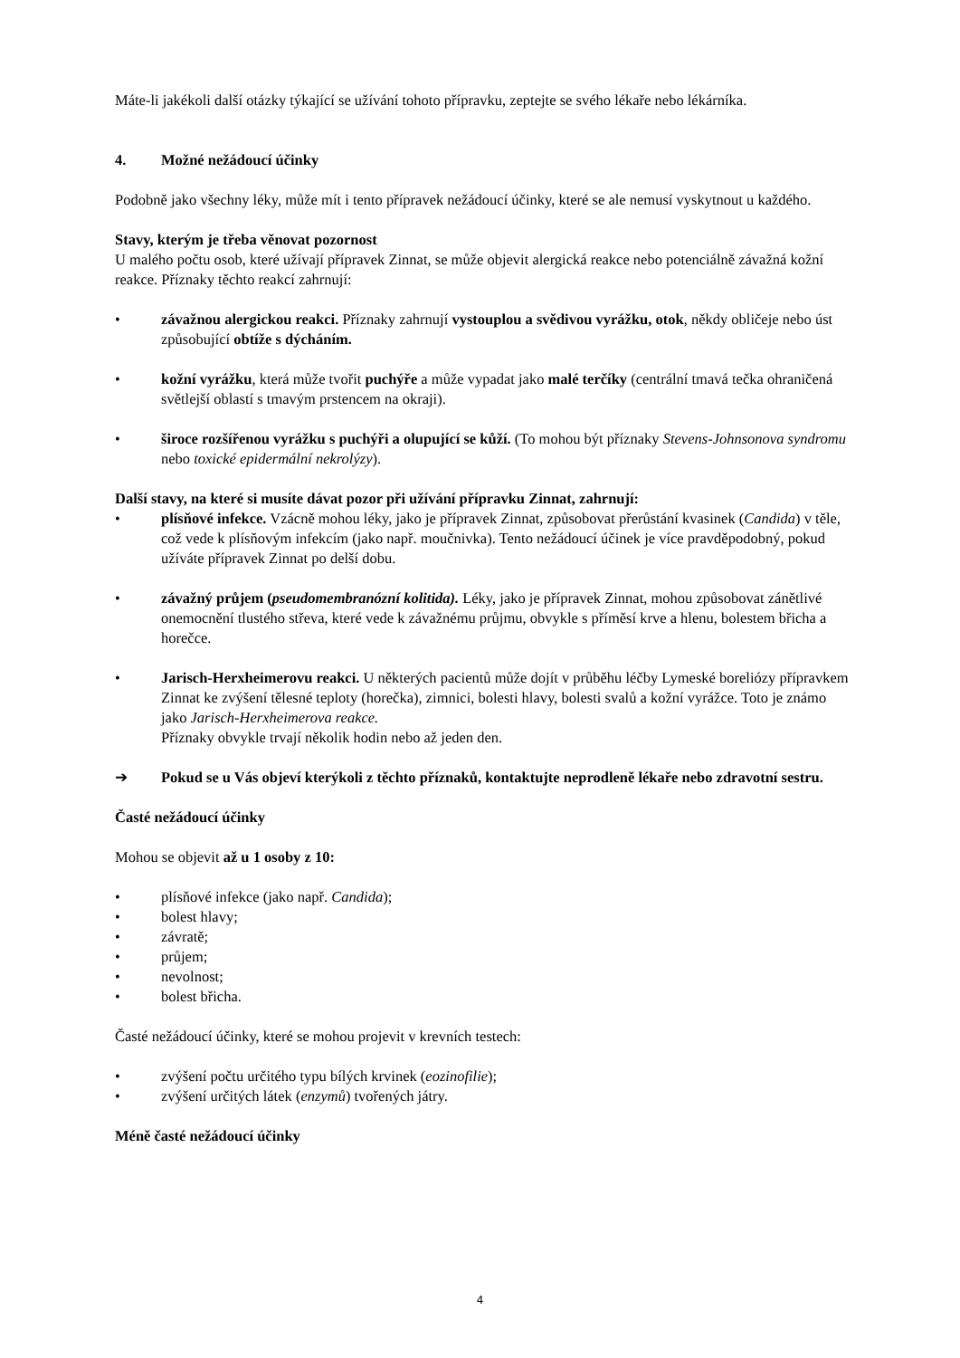Máte-li jakékoli další otázky týkající se užívání tohoto přípravku, zeptejte se svého lékaře nebo lékárníka.
4. Možné nežádoucí účinky
Podobně jako všechny léky, může mít i tento přípravek nežádoucí účinky, které se ale nemusí vyskytnout u každého.
Stavy, kterým je třeba věnovat pozornost
U malého počtu osob, které užívají přípravek Zinnat, se může objevit alergická reakce nebo potenciálně závažná kožní reakce. Příznaky těchto reakcí zahrnují:
• závažnou alergickou reakci. Příznaky zahrnují vystouplou a svědivou vyrážku, otok, někdy obličeje nebo úst způsobující obtíže s dýcháním.
• kožní vyrážku, která může tvořit puchýře a může vypadat jako malé terčíky (centrální tmavá tečka ohraničená světlejší oblastí s tmavým prstencem na okraji).
• široce rozšířenou vyrážku s puchýři a olupující se kůží. (To mohou být příznaky Stevens-Johnsonova syndromu nebo toxické epidermální nekrolýzy).
Další stavy, na které si musíte dávat pozor při užívání přípravku Zinnat, zahrnují:
• plísňové infekce. Vzácně mohou léky, jako je přípravek Zinnat, způsobovat přerůstání kvasinek (Candida) v těle, což vede k plísňovým infekcím (jako např. moučnivka). Tento nežádoucí účinek je více pravděpodobný, pokud užíváte přípravek Zinnat po delší dobu.
• závažný průjem (pseudomembranózní kolitida). Léky, jako je přípravek Zinnat, mohou způsobovat zánětlivé onemocnění tlustého střeva, které vede k závažnému průjmu, obvykle s příměsí krve a hlenu, bolestem břicha a horečce.
• Jarisch-Herxheimerovu reakci. U některých pacientů může dojít v průběhu léčby Lymeské boreliózy přípravkem Zinnat ke zvýšení tělesné teploty (horečka), zimnici, bolesti hlavy, bolesti svalů a kožní vyrážce. Toto je známo jako Jarisch-Herxheimerova reakce.
Příznaky obvykle trvají několik hodin nebo až jeden den.
➔ Pokud se u Vás objeví kterýkoli z těchto příznaků, kontaktujte neprodleně lékaře nebo zdravotní sestru.
Časté nežádoucí účinky
Mohou se objevit až u 1 osoby z 10:
• plísňové infekce (jako např. Candida);
• bolest hlavy;
• závratě;
• průjem;
• nevolnost;
• bolest břicha.
Časté nežádoucí účinky, které se mohou projevit v krevních testech:
• zvýšení počtu určitého typu bílých krvinek (eozinofilie);
• zvýšení určitých látek (enzymů) tvořených játry.
Méně časté nežádoucí účinky
4